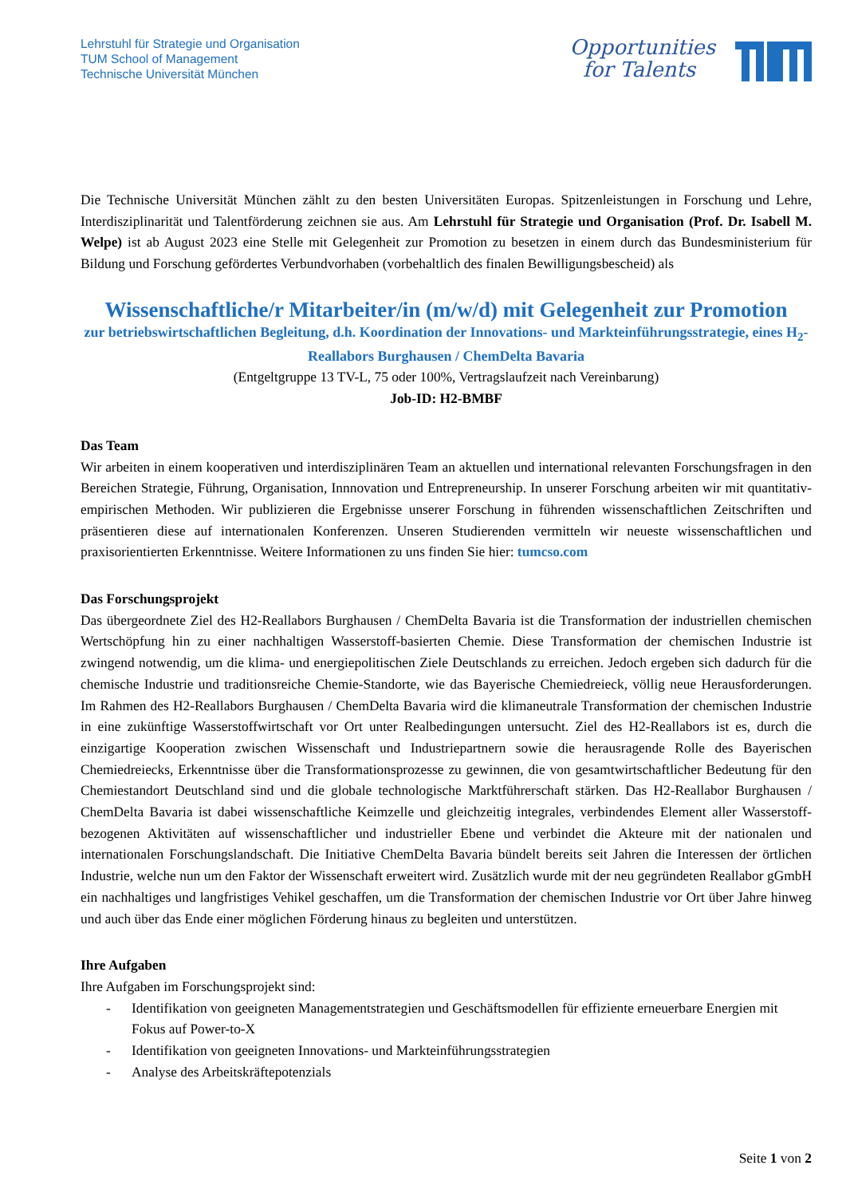Lehrstuhl für Strategie und Organisation
TUM School of Management
Technische Universität München
Opportunities
for Talents
Die Technische Universität München zählt zu den besten Universitäten Europas. Spitzenleistungen in Forschung und Lehre, Interdisziplinarität und Talentförderung zeichnen sie aus. Am Lehrstuhl für Strategie und Organisation (Prof. Dr. Isabell M. Welpe) ist ab August 2023 eine Stelle mit Gelegenheit zur Promotion zu besetzen in einem durch das Bundesministerium für Bildung und Forschung gefördertes Verbundvorhaben (vorbehaltlich des finalen Bewilligungsbescheid) als
Wissenschaftliche/r Mitarbeiter/in (m/w/d) mit Gelegenheit zur Promotion
zur betriebswirtschaftlichen Begleitung, d.h. Koordination der Innovations- und Markteinführungsstrategie, eines H<sub>2</sub>-Reallabors Burghausen / ChemDelta Bavaria
(Entgeltgruppe 13 TV-L, 75 oder 100%, Vertragslaufzeit nach Vereinbarung)
Job-ID: H2-BMBF
Das Team
Wir arbeiten in einem kooperativen und interdisziplinären Team an aktuellen und international relevanten Forschungsfragen in den Bereichen Strategie, Führung, Organisation, Innnovation und Entrepreneurship. In unserer Forschung arbeiten wir mit quantitativ-empirischen Methoden. Wir publizieren die Ergebnisse unserer Forschung in führenden wissenschaftlichen Zeitschriften und präsentieren diese auf internationalen Konferenzen. Unseren Studierenden vermitteln wir neueste wissenschaftlichen und praxisorientierten Erkenntnisse. Weitere Informationen zu uns finden Sie hier: tumcso.com
Das Forschungsprojekt
Das übergeordnete Ziel des H2-Reallabors Burghausen / ChemDelta Bavaria ist die Transformation der industriellen chemischen Wertschöpfung hin zu einer nachhaltigen Wasserstoff-basierten Chemie. Diese Transformation der chemischen Industrie ist zwingend notwendig, um die klima- und energiepolitischen Ziele Deutschlands zu erreichen. Jedoch ergeben sich dadurch für die chemische Industrie und traditionsreiche Chemie-Standorte, wie das Bayerische Chemiedreieck, völlig neue Herausforderungen. Im Rahmen des H2-Reallabors Burghausen / ChemDelta Bavaria wird die klimaneutrale Transformation der chemischen Industrie in eine zukünftige Wasserstoffwirtschaft vor Ort unter Realbedingungen untersucht. Ziel des H2-Reallabors ist es, durch die einzigartige Kooperation zwischen Wissenschaft und Industriepartnern sowie die herausragende Rolle des Bayerischen Chemiedreiecks, Erkenntnisse über die Transformationsprozesse zu gewinnen, die von gesamtwirtschaftlicher Bedeutung für den Chemiestandort Deutschland sind und die globale technologische Marktführerschaft stärken. Das H2-Reallabor Burghausen / ChemDelta Bavaria ist dabei wissenschaftliche Keimzelle und gleichzeitig integrales, verbindendes Element aller Wasserstoff-bezogenen Aktivitäten auf wissenschaftlicher und industrieller Ebene und verbindet die Akteure mit der nationalen und internationalen Forschungslandschaft. Die Initiative ChemDelta Bavaria bündelt bereits seit Jahren die Interessen der örtlichen Industrie, welche nun um den Faktor der Wissenschaft erweitert wird. Zusätzlich wurde mit der neu gegründeten Reallabor gGmbH ein nachhaltiges und langfristiges Vehikel geschaffen, um die Transformation der chemischen Industrie vor Ort über Jahre hinweg und auch über das Ende einer möglichen Förderung hinaus zu begleiten und unterstützen.
Ihre Aufgaben
Ihre Aufgaben im Forschungsprojekt sind:
- Identifikation von geeigneten Managementstrategien und Geschäftsmodellen für effiziente erneuerbare Energien mit Fokus auf Power-to-X
- Identifikation von geeigneten Innovations- und Markteinführungsstrategien
- Analyse des Arbeitskräftepotenzials
Seite 1 von 2